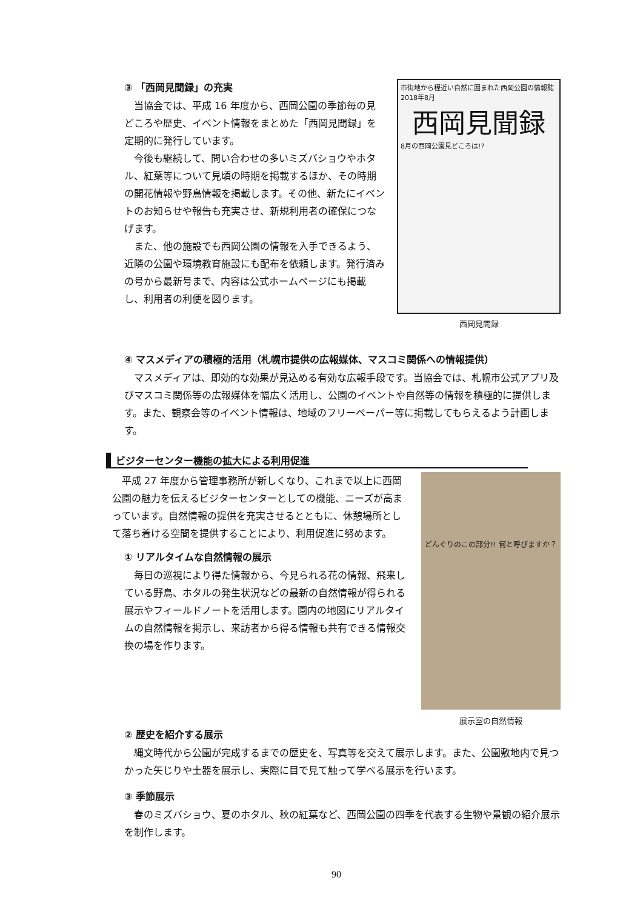③ 「西岡見聞録」の充実
当協会では、平成 16 年度から、西岡公園の季節毎の見どころや歴史、イベント情報をまとめた「西岡見聞録」を定期的に発行しています。
今後も継続して、問い合わせの多いミズバショウやホタル、紅葉等について見頃の時期を掲載するほか、その時期の開花情報や野鳥情報を掲載します。その他、新たにイベントのお知らせや報告も充実させ、新規利用者の確保につなげます。
また、他の施設でも西岡公園の情報を入手できるよう、近隣の公園や環境教育施設にも配布を依頼します。発行済みの号から最新号まで、内容は公式ホームページにも掲載し、利用者の利便を図ります。
市街地から程近い自然に囲まれた西岡公園の情報誌 2018年8月
西岡見聞録
8月の西岡公園見どころは!?
西岡見聞録
④ マスメディアの積極的活用（札幌市提供の広報媒体、マスコミ関係への情報提供）
マスメディアは、即効的な効果が見込める有効な広報手段です。当協会では、札幌市公式アプリ及びマスコミ関係等の広報媒体を幅広く活用し、公園のイベントや自然等の情報を積極的に提供します。また、観察会等のイベント情報は、地域のフリーペーパー等に掲載してもらえるよう計画します。
ビジターセンター機能の拡大による利用促進
平成 27 年度から管理事務所が新しくなり、これまで以上に西岡公園の魅力を伝えるビジターセンターとしての機能、ニーズが高まっています。自然情報の提供を充実させるとともに、休憩場所として落ち着ける空間を提供することにより、利用促進に努めます。
① リアルタイムな自然情報の展示
毎日の巡視により得た情報から、今見られる花の情報、飛来している野鳥、ホタルの発生状況などの最新の自然情報が得られる展示やフィールドノートを活用します。園内の地図にリアルタイムの自然情報を掲示し、来訪者から得る情報も共有できる情報交換の場を作ります。
どんぐりのこの部分!! 何と呼びますか？
展示室の自然情報
② 歴史を紹介する展示
縄文時代から公園が完成するまでの歴史を、写真等を交えて展示します。また、公園敷地内で見つかった矢じりや土器を展示し、実際に目で見て触って学べる展示を行います。
③ 季節展示
春のミズバショウ、夏のホタル、秋の紅葉など、西岡公園の四季を代表する生物や景観の紹介展示を制作します。
90